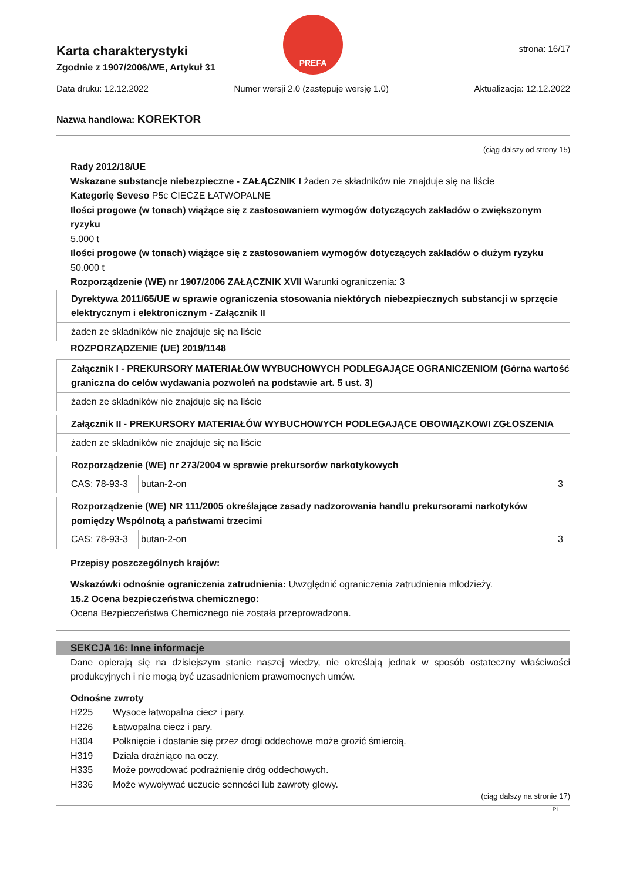Karta charakterystyki
Zgodnie z 1907/2006/WE, Artykuł 31
PREFA
strona: 16/17
Data druku: 12.12.2022 Numer wersji 2.0 (zastępuje wersję 1.0) Aktualizacja: 12.12.2022
Nazwa handlowa: KOREKTOR
(ciąg dalszy od strony 15)
Rady 2012/18/UE
Wskazane substancje niebezpieczne - ZAŁĄCZNIK I żaden ze składników nie znajduje się na liście
Kategorię Seveso P5c CIECZE ŁATWOPALNE
Ilości progowe (w tonach) wiążące się z zastosowaniem wymogów dotyczących zakładów o zwiększonym ryzyku
5.000 t
Ilości progowe (w tonach) wiążące się z zastosowaniem wymogów dotyczących zakładów o dużym ryzyku
50.000 t
Rozporządzenie (WE) nr 1907/2006 ZAŁĄCZNIK XVII Warunki ograniczenia: 3
| Dyrektywa 2011/65/UE w sprawie ograniczenia stosowania niektórych niebezpiecznych substancji w sprzęcie elektrycznym i elektronicznym - Załącznik II |
| żaden ze składników nie znajduje się na liście |
ROZPORZĄDZENIE (UE) 2019/1148
| Załącznik I - PREKURSORY MATERIAŁÓW WYBUCHOWYCH PODLEGAJĄCE OGRANICZENIOM (Górna wartość graniczna do celów wydawania pozwoleń na podstawie art. 5 ust. 3) |
| żaden ze składników nie znajduje się na liście |
| Załącznik II - PREKURSORY MATERIAŁÓW WYBUCHOWYCH PODLEGAJĄCE OBOWIĄZKOWI ZGŁOSZENIA |
| żaden ze składników nie znajduje się na liście |
| Rozporządzenie (WE) nr 273/2004 w sprawie prekursorów narkotykowych | | |
| CAS: 78-93-3 | butan-2-on | 3 |
| Rozporządzenie (WE) NR 111/2005 określające zasady nadzorowania handlu prekursorami narkotyków pomiędzy Wspólnotą a państwami trzecimi | | |
| CAS: 78-93-3 | butan-2-on | 3 |
Przepisy poszczególnych krajów:
Wskazówki odnośnie ograniczenia zatrudnienia: Uwzględnić ograniczenia zatrudnienia młodzieży.
15.2 Ocena bezpieczeństwa chemicznego:
Ocena Bezpieczeństwa Chemicznego nie została przeprowadzona.
SEKCJA 16: Inne informacje
Dane opierają się na dzisiejszym stanie naszej wiedzy, nie określają jednak w sposób ostateczny właściwości produkcyjnych i nie mogą być uzasadnieniem prawomocnych umów.
Odnośne zwroty
| H225 | Wysoce łatwopalna ciecz i pary. |
| H226 | Łatwopalna ciecz i pary. |
| H304 | Połknięcie i dostanie się przez drogi oddechowe może grozić śmiercią. |
| H319 | Działa drażniąco na oczy. |
| H335 | Może powodować podrażnienie dróg oddechowych. |
| H336 | Może wywoływać uczucie senności lub zawroty głowy. |
(ciąg dalszy na stronie 17)
PL